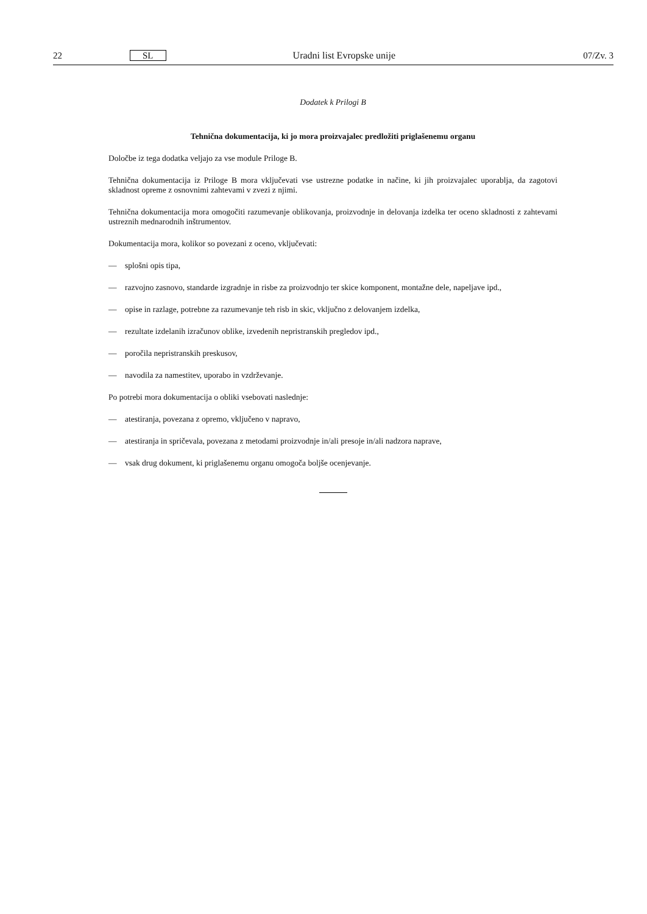22 SL Uradni list Evropske unije 07/Zv. 3
Dodatek k Prilogi B
Tehnična dokumentacija, ki jo mora proizvajalec predložiti priglašenemu organu
Določbe iz tega dodatka veljajo za vse module Priloge B.
Tehnična dokumentacija iz Priloge B mora vključevati vse ustrezne podatke in načine, ki jih proizvajalec uporablja, da zagotovi skladnost opreme z osnovnimi zahtevami v zvezi z njimi.
Tehnična dokumentacija mora omogočiti razumevanje oblikovanja, proizvodnje in delovanja izdelka ter oceno skladnosti z zahtevami ustreznih mednarodnih inštrumentov.
Dokumentacija mora, kolikor so povezani z oceno, vključevati:
— splošni opis tipa,
— razvojno zasnovo, standarde izgradnje in risbe za proizvodnjo ter skice komponent, montažne dele, napeljave ipd.,
— opise in razlage, potrebne za razumevanje teh risb in skic, vključno z delovanjem izdelka,
— rezultate izdelanih izračunov oblike, izvedenih nepristranskih pregledov ipd.,
— poročila nepristranskih preskusov,
— navodila za namestitev, uporabo in vzdrževanje.
Po potrebi mora dokumentacija o obliki vsebovati naslednje:
— atestiranja, povezana z opremo, vključeno v napravo,
— atestiranja in spričevala, povezana z metodami proizvodnje in/ali presoje in/ali nadzora naprave,
— vsak drug dokument, ki priglašenemu organu omogoča boljše ocenjevanje.